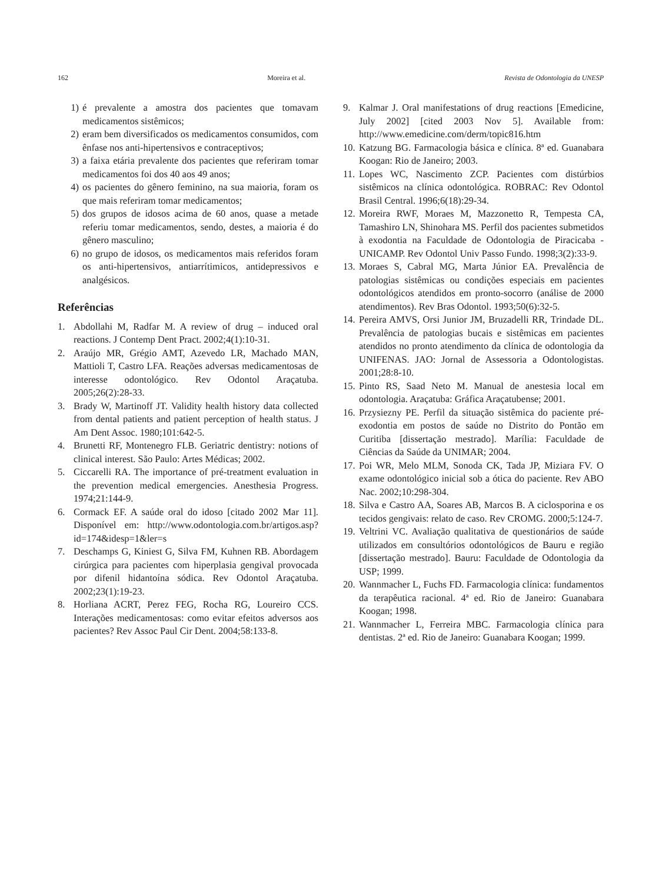162 Moreira et al. Revista de Odontologia da UNESP
1) é prevalente a amostra dos pacientes que tomavam medicamentos sistêmicos;
2) eram bem diversificados os medicamentos consumidos, com ênfase nos anti-hipertensivos e contraceptivos;
3) a faixa etária prevalente dos pacientes que referiram tomar medicamentos foi dos 40 aos 49 anos;
4) os pacientes do gênero feminino, na sua maioria, foram os que mais referiram tomar medicamentos;
5) dos grupos de idosos acima de 60 anos, quase a metade referiu tomar medicamentos, sendo, destes, a maioria é do gênero masculino;
6) no grupo de idosos, os medicamentos mais referidos foram os anti-hipertensivos, antiarrítimicos, antidepressivos e analgésicos.
Referências
1. Abdollahi M, Radfar M. A review of drug – induced oral reactions. J Contemp Dent Pract. 2002;4(1):10-31.
2. Araújo MR, Grégio AMT, Azevedo LR, Machado MAN, Mattioli T, Castro LFA. Reações adversas medicamentosas de interesse odontológico. Rev Odontol Araçatuba. 2005;26(2):28-33.
3. Brady W, Martinoff JT. Validity health history data collected from dental patients and patient perception of health status. J Am Dent Assoc. 1980;101:642-5.
4. Brunetti RF, Montenegro FLB. Geriatric dentistry: notions of clinical interest. São Paulo: Artes Médicas; 2002.
5. Ciccarelli RA. The importance of pré-treatment evaluation in the prevention medical emergencies. Anesthesia Progress. 1974;21:144-9.
6. Cormack EF. A saúde oral do idoso [citado 2002 Mar 11]. Disponível em: http://www.odontologia.com.br/artigos.asp?id=174&idesp=1&ler=s
7. Deschamps G, Kiniest G, Silva FM, Kuhnen RB. Abordagem cirúrgica para pacientes com hiperplasia gengival provocada por difenil hidantoína sódica. Rev Odontol Araçatuba. 2002;23(1):19-23.
8. Horliana ACRT, Perez FEG, Rocha RG, Loureiro CCS. Interações medicamentosas: como evitar efeitos adversos aos pacientes? Rev Assoc Paul Cir Dent. 2004;58:133-8.
9. Kalmar J. Oral manifestations of drug reactions [Emedicine, July 2002] [cited 2003 Nov 5]. Available from: http://www.emedicine.com/derm/topic816.htm
10. Katzung BG. Farmacologia básica e clínica. 8ª ed. Guanabara Koogan: Rio de Janeiro; 2003.
11. Lopes WC, Nascimento ZCP. Pacientes com distúrbios sistêmicos na clínica odontológica. ROBRAC: Rev Odontol Brasil Central. 1996;6(18):29-34.
12. Moreira RWF, Moraes M, Mazzonetto R, Tempesta CA, Tamashiro LN, Shinohara MS. Perfil dos pacientes submetidos à exodontia na Faculdade de Odontologia de Piracicaba - UNICAMP. Rev Odontol Univ Passo Fundo. 1998;3(2):33-9.
13. Moraes S, Cabral MG, Marta Júnior EA. Prevalência de patologias sistêmicas ou condições especiais em pacientes odontológicos atendidos em pronto-socorro (análise de 2000 atendimentos). Rev Bras Odontol. 1993;50(6):32-5.
14. Pereira AMVS, Orsi Junior JM, Bruzadelli RR, Trindade DL. Prevalência de patologias bucais e sistêmicas em pacientes atendidos no pronto atendimento da clínica de odontologia da UNIFENAS. JAO: Jornal de Assessoria a Odontologistas. 2001;28:8-10.
15. Pinto RS, Saad Neto M. Manual de anestesia local em odontologia. Araçatuba: Gráfica Araçatubense; 2001.
16. Przysiezny PE. Perfil da situação sistêmica do paciente pré-exodontia em postos de saúde no Distrito do Pontão em Curitiba [dissertação mestrado]. Marília: Faculdade de Ciências da Saúde da UNIMAR; 2004.
17. Poi WR, Melo MLM, Sonoda CK, Tada JP, Miziara FV. O exame odontológico inicial sob a ótica do paciente. Rev ABO Nac. 2002;10:298-304.
18. Silva e Castro AA, Soares AB, Marcos B. A ciclosporina e os tecidos gengivais: relato de caso. Rev CROMG. 2000;5:124-7.
19. Veltrini VC. Avaliação qualitativa de questionários de saúde utilizados em consultórios odontológicos de Bauru e região [dissertação mestrado]. Bauru: Faculdade de Odontologia da USP; 1999.
20. Wannmacher L, Fuchs FD. Farmacologia clínica: fundamentos da terapêutica racional. 4ª ed. Rio de Janeiro: Guanabara Koogan; 1998.
21. Wannmacher L, Ferreira MBC. Farmacologia clínica para dentistas. 2ª ed. Rio de Janeiro: Guanabara Koogan; 1999.